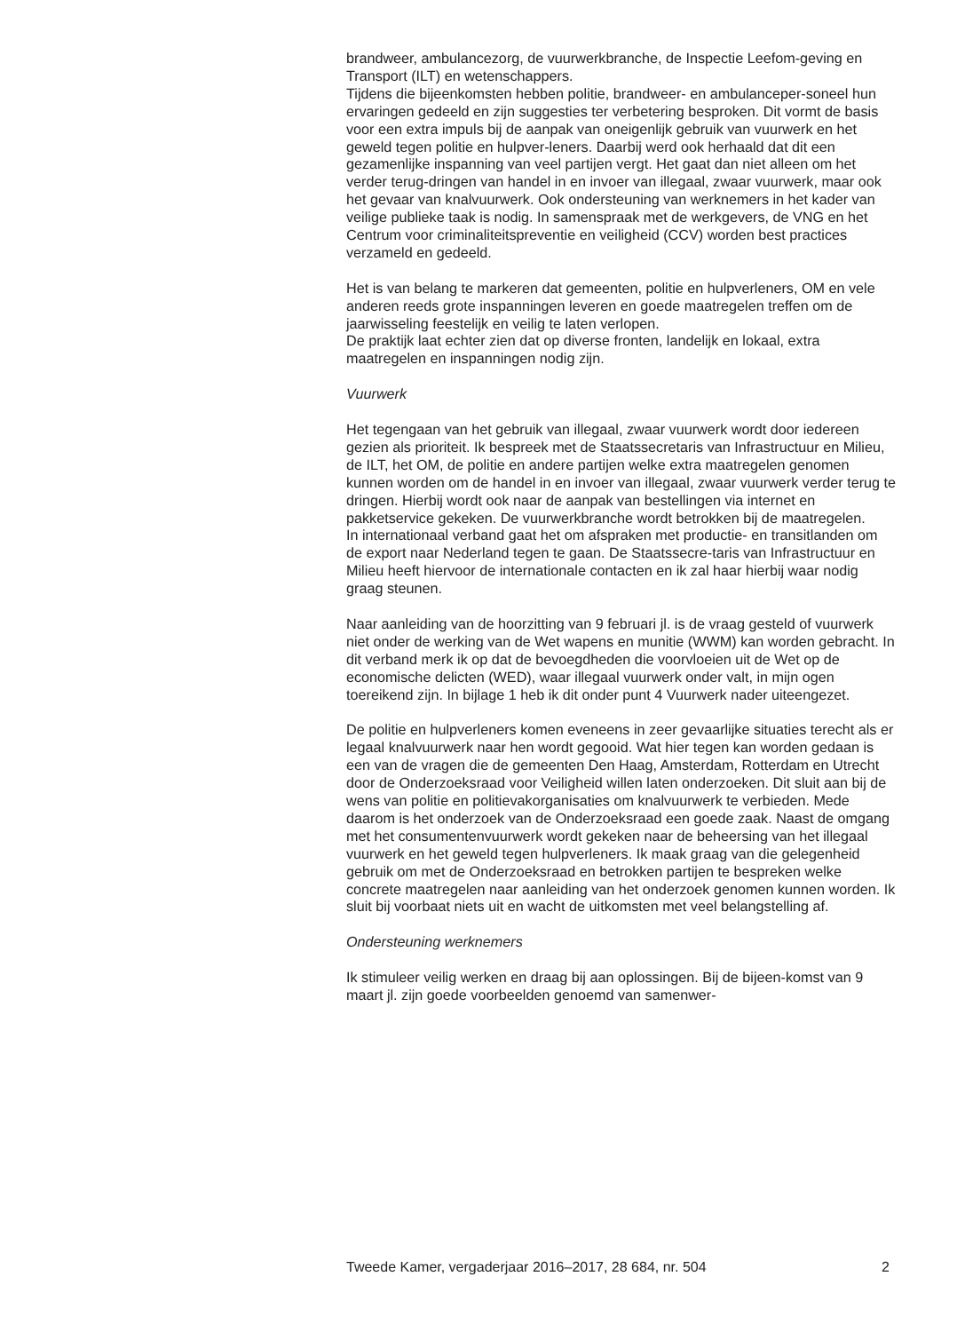brandweer, ambulancezorg, de vuurwerkbranche, de Inspectie Leefom-geving en Transport (ILT) en wetenschappers.
Tijdens die bijeenkomsten hebben politie, brandweer- en ambulanceper-soneel hun ervaringen gedeeld en zijn suggesties ter verbetering besproken. Dit vormt de basis voor een extra impuls bij de aanpak van oneigenlijk gebruik van vuurwerk en het geweld tegen politie en hulpver-leners. Daarbij werd ook herhaald dat dit een gezamenlijke inspanning van veel partijen vergt. Het gaat dan niet alleen om het verder terug-dringen van handel in en invoer van illegaal, zwaar vuurwerk, maar ook het gevaar van knalvuurwerk. Ook ondersteuning van werknemers in het kader van veilige publieke taak is nodig. In samenspraak met de werkgevers, de VNG en het Centrum voor criminaliteitspreventie en veiligheid (CCV) worden best practices verzameld en gedeeld.
Het is van belang te markeren dat gemeenten, politie en hulpverleners, OM en vele anderen reeds grote inspanningen leveren en goede maatregelen treffen om de jaarwisseling feestelijk en veilig te laten verlopen.
De praktijk laat echter zien dat op diverse fronten, landelijk en lokaal, extra maatregelen en inspanningen nodig zijn.
Vuurwerk
Het tegengaan van het gebruik van illegaal, zwaar vuurwerk wordt door iedereen gezien als prioriteit. Ik bespreek met de Staatssecretaris van Infrastructuur en Milieu, de ILT, het OM, de politie en andere partijen welke extra maatregelen genomen kunnen worden om de handel in en invoer van illegaal, zwaar vuurwerk verder terug te dringen. Hierbij wordt ook naar de aanpak van bestellingen via internet en pakketservice gekeken. De vuurwerkbranche wordt betrokken bij de maatregelen.
In internationaal verband gaat het om afspraken met productie- en transitlanden om de export naar Nederland tegen te gaan. De Staatssecre-taris van Infrastructuur en Milieu heeft hiervoor de internationale contacten en ik zal haar hierbij waar nodig graag steunen.
Naar aanleiding van de hoorzitting van 9 februari jl. is de vraag gesteld of vuurwerk niet onder de werking van de Wet wapens en munitie (WWM) kan worden gebracht. In dit verband merk ik op dat de bevoegdheden die voorvloeien uit de Wet op de economische delicten (WED), waar illegaal vuurwerk onder valt, in mijn ogen toereikend zijn. In bijlage 1 heb ik dit onder punt 4 Vuurwerk nader uiteengezet.
De politie en hulpverleners komen eveneens in zeer gevaarlijke situaties terecht als er legaal knalvuurwerk naar hen wordt gegooid. Wat hier tegen kan worden gedaan is een van de vragen die de gemeenten Den Haag, Amsterdam, Rotterdam en Utrecht door de Onderzoeksraad voor Veiligheid willen laten onderzoeken. Dit sluit aan bij de wens van politie en politievakorganisaties om knalvuurwerk te verbieden. Mede daarom is het onderzoek van de Onderzoeksraad een goede zaak. Naast de omgang met het consumentenvuurwerk wordt gekeken naar de beheersing van het illegaal vuurwerk en het geweld tegen hulpverleners. Ik maak graag van die gelegenheid gebruik om met de Onderzoeksraad en betrokken partijen te bespreken welke concrete maatregelen naar aanleiding van het onderzoek genomen kunnen worden. Ik sluit bij voorbaat niets uit en wacht de uitkomsten met veel belangstelling af.
Ondersteuning werknemers
Ik stimuleer veilig werken en draag bij aan oplossingen. Bij de bijeen-komst van 9 maart jl. zijn goede voorbeelden genoemd van samenwer-
Tweede Kamer, vergaderjaar 2016–2017, 28 684, nr. 504 2